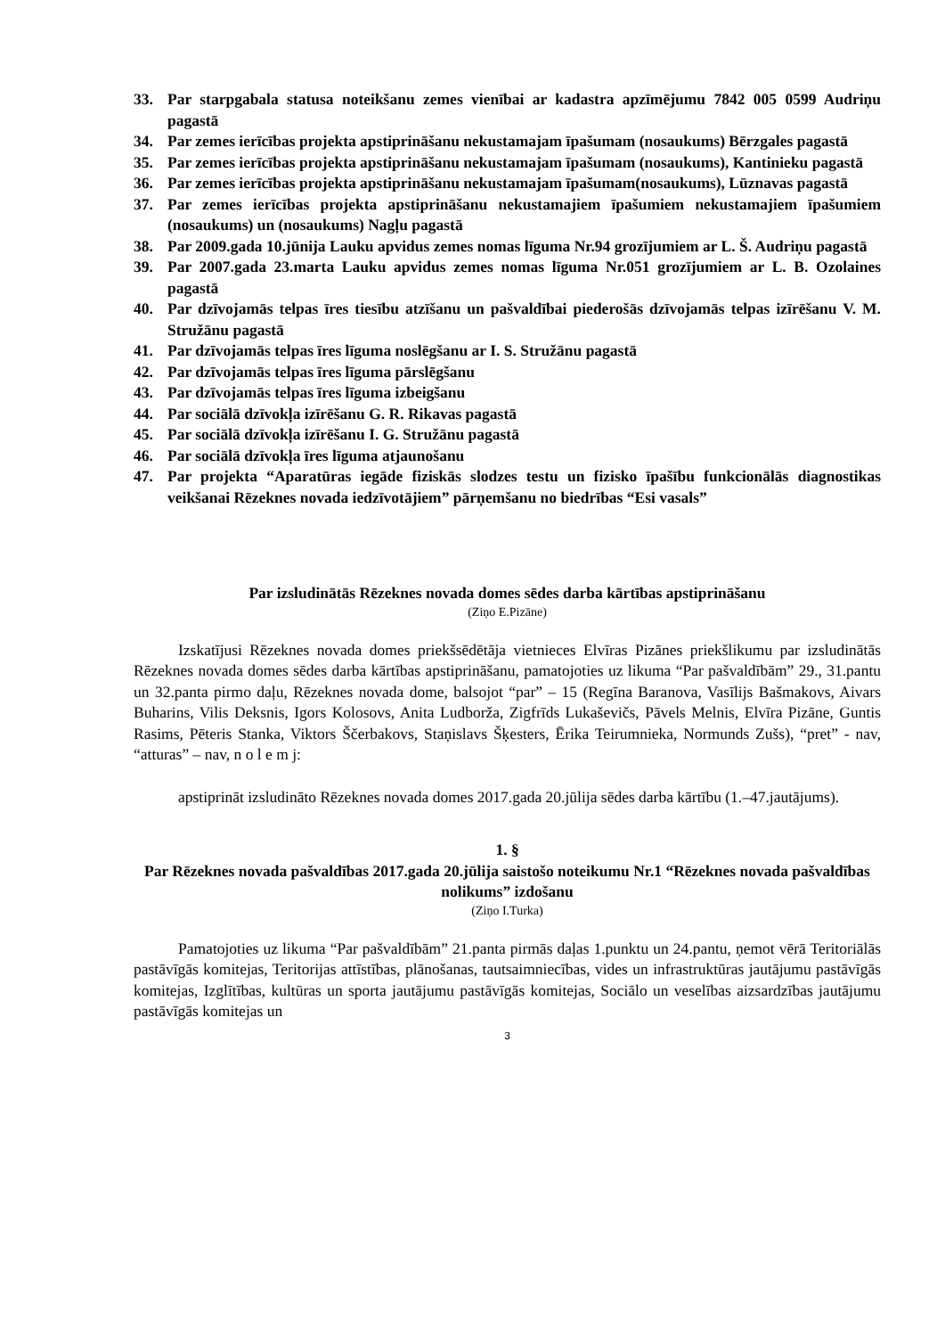33. Par starpgabala statusa noteikšanu zemes vienībai ar kadastra apzīmējumu 7842 005 0599 Audriņu pagastā
34. Par zemes ierīcības projekta apstiprināšanu nekustamajam īpašumam (nosaukums) Bērzgales pagastā
35. Par zemes ierīcības projekta apstiprināšanu nekustamajam īpašumam (nosaukums), Kantinieku pagastā
36. Par zemes ierīcības projekta apstiprināšanu nekustamajam īpašumam(nosaukums), Lūznavas pagastā
37. Par zemes ierīcības projekta apstiprināšanu nekustamajiem īpašumiem nekustamajiem īpašumiem (nosaukums) un (nosaukums) Nagļu pagastā
38. Par 2009.gada 10.jūnija Lauku apvidus zemes nomas līguma Nr.94 grozījumiem ar L. Š. Audriņu pagastā
39. Par 2007.gada 23.marta Lauku apvidus zemes nomas līguma Nr.051 grozījumiem ar L. B. Ozolaines pagastā
40. Par dzīvojamās telpas īres tiesību atzīšanu un pašvaldībai piederošās dzīvojamās telpas izīrēšanu V. M. Stružānu pagastā
41. Par dzīvojamās telpas īres līguma noslēgšanu ar I. S. Stružānu pagastā
42. Par dzīvojamās telpas īres līguma pārslēgšanu
43. Par dzīvojamās telpas īres līguma izbeigšanu
44. Par sociālā dzīvokļa izīrēšanu G. R. Rikavas pagastā
45. Par sociālā dzīvokļa izīrēšanu I. G. Stružānu pagastā
46. Par sociālā dzīvokļa īres līguma atjaunošanu
47. Par projekta “Aparatūras iegāde fiziskās slodzes testu un fizisko īpašību funkcionālās diagnostikas veikšanai Rēzeknes novada iedzīvotājiem” pārņemšanu no biedrības “Esi vasals”
Par izsludinātās Rēzeknes novada domes sēdes darba kārtības apstiprināšanu
(Ziņo E.Pizāne)
Izskatījusi Rēzeknes novada domes priekšsēdētāja vietnieces Elvīras Pizānes priekšlikumu par izsludinātās Rēzeknes novada domes sēdes darba kārtības apstiprināšanu, pamatojoties uz likuma “Par pašvaldībām” 29., 31.pantu un 32.panta pirmo daļu, Rēzeknes novada dome, balsojot “par” – 15 (Regīna Baranova, Vasīlijs Bašmakovs, Aivars Buharins, Vilis Deksnis, Igors Kolosovs, Anita Ludborža, Zigfrīds Lukaševičs, Pāvels Melnis, Elvīra Pizāne, Guntis Rasims, Pēteris Stanka, Viktors Ščerbakovs, Staņislavs Šķesters, Ērika Teirumnieka, Normunds Zušs), “pret” - nav, “atturas” – nav, n o l e m j:
apstiprināt izsludināto Rēzeknes novada domes 2017.gada 20.jūlija sēdes darba kārtību (1.–47.jautājums).
1. §
Par Rēzeknes novada pašvaldības 2017.gada 20.jūlija saistošo noteikumu Nr.1 “Rēzeknes novada pašvaldības nolikums” izdošanu
(Ziņo I.Turka)
Pamatojoties uz likuma “Par pašvaldībām” 21.panta pirmās daļas 1.punktu un 24.pantu, ņemot vērā Teritoriālās pastāvīgās komitejas, Teritorijas attīstības, plānošanas, tautsaimniecības, vides un infrastruktūras jautājumu pastāvīgās komitejas, Izglītības, kultūras un sporta jautājumu pastāvīgās komitejas, Sociālo un veselības aizsardzības jautājumu pastāvīgās komitejas un
3